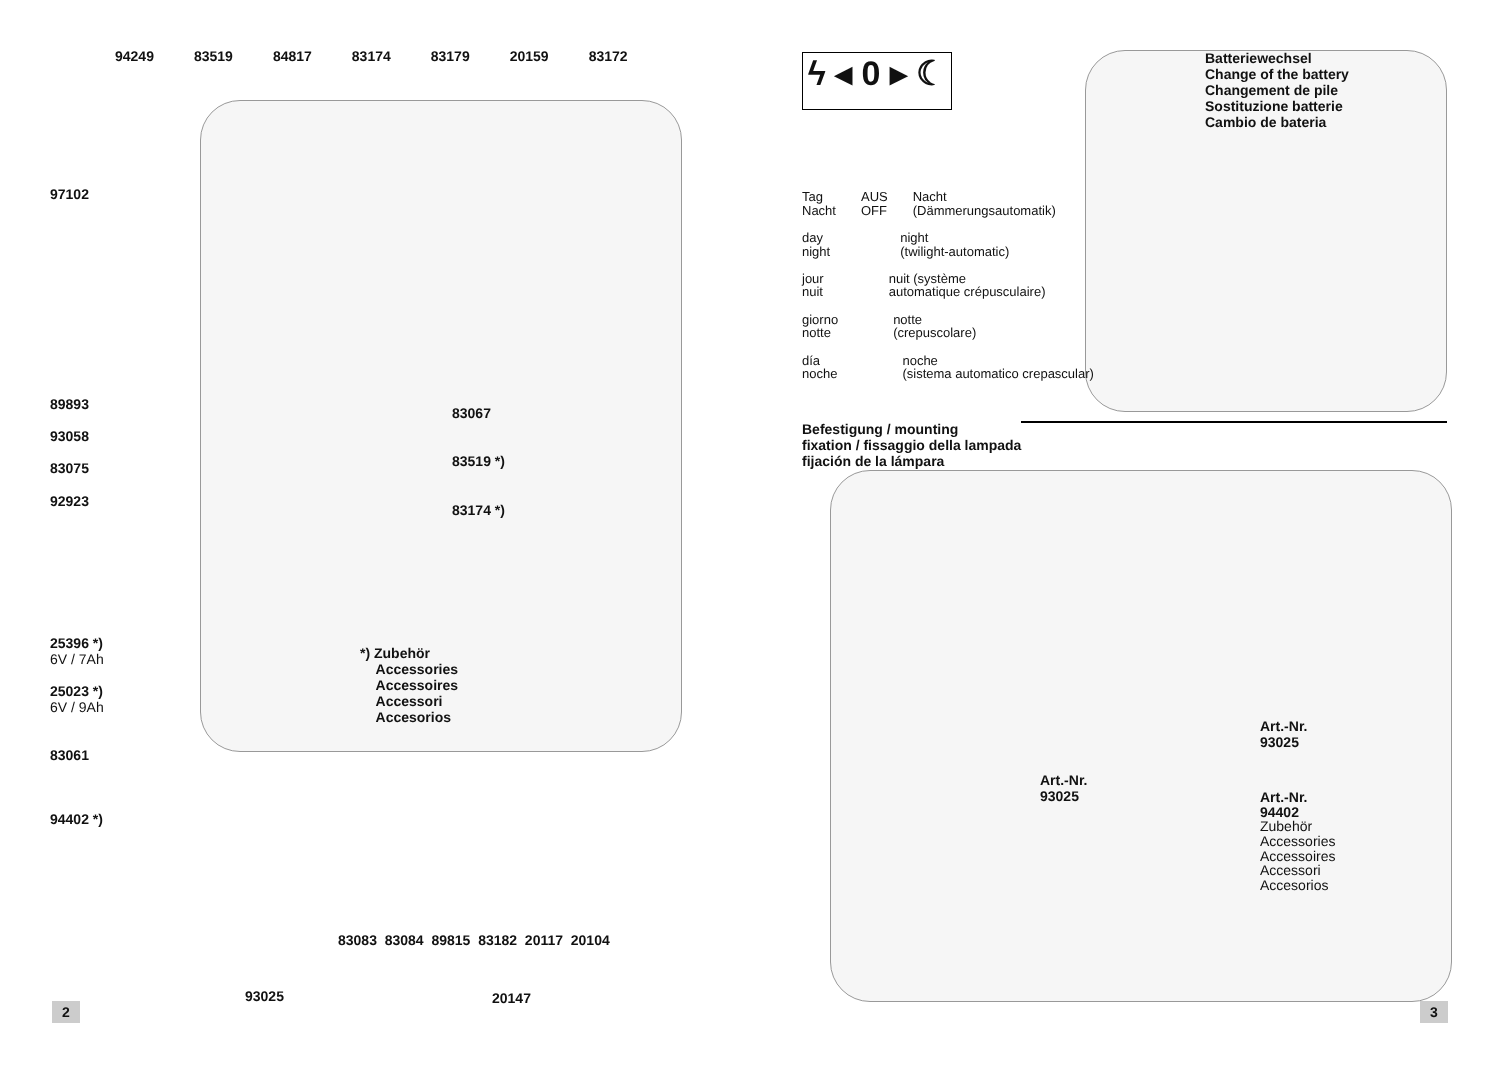94249 83519 84817 83174 83179 20159 83172
97102
89893
93058
83075
92923
83067
83519 *)
83174 *)
25396 *)
6V / 7Ah
25023 *)
6V / 9Ah
83061
94402 *)
*) Zubehör
Accessories
Accessoires
Accessori
Accesorios
83083 83084 89815 83182 20117 20104
93025 20147
2
ϟ ◂ 0 ▸ ☾
Tag
Nacht AUS
OFF Nacht
(Dämmerungsautomatik)
day
night night
(twilight-automatic)
jour
nuit nuit (système
automatique crépusculaire)
giorno
notte notte
(crepuscolare)
día
noche noche
(sistema automatico crepascular)
Batteriewechsel
Change of the battery
Changement de pile
Sostituzione batterie
Cambio de bateria
Befestigung / mounting
fixation / fissaggio della lampada
fijación de la lámpara
Art.-Nr.
93025
Art.-Nr.
93025
Art.-Nr.
94402
Zubehör
Accessories
Accessoires
Accessori
Accesorios
3